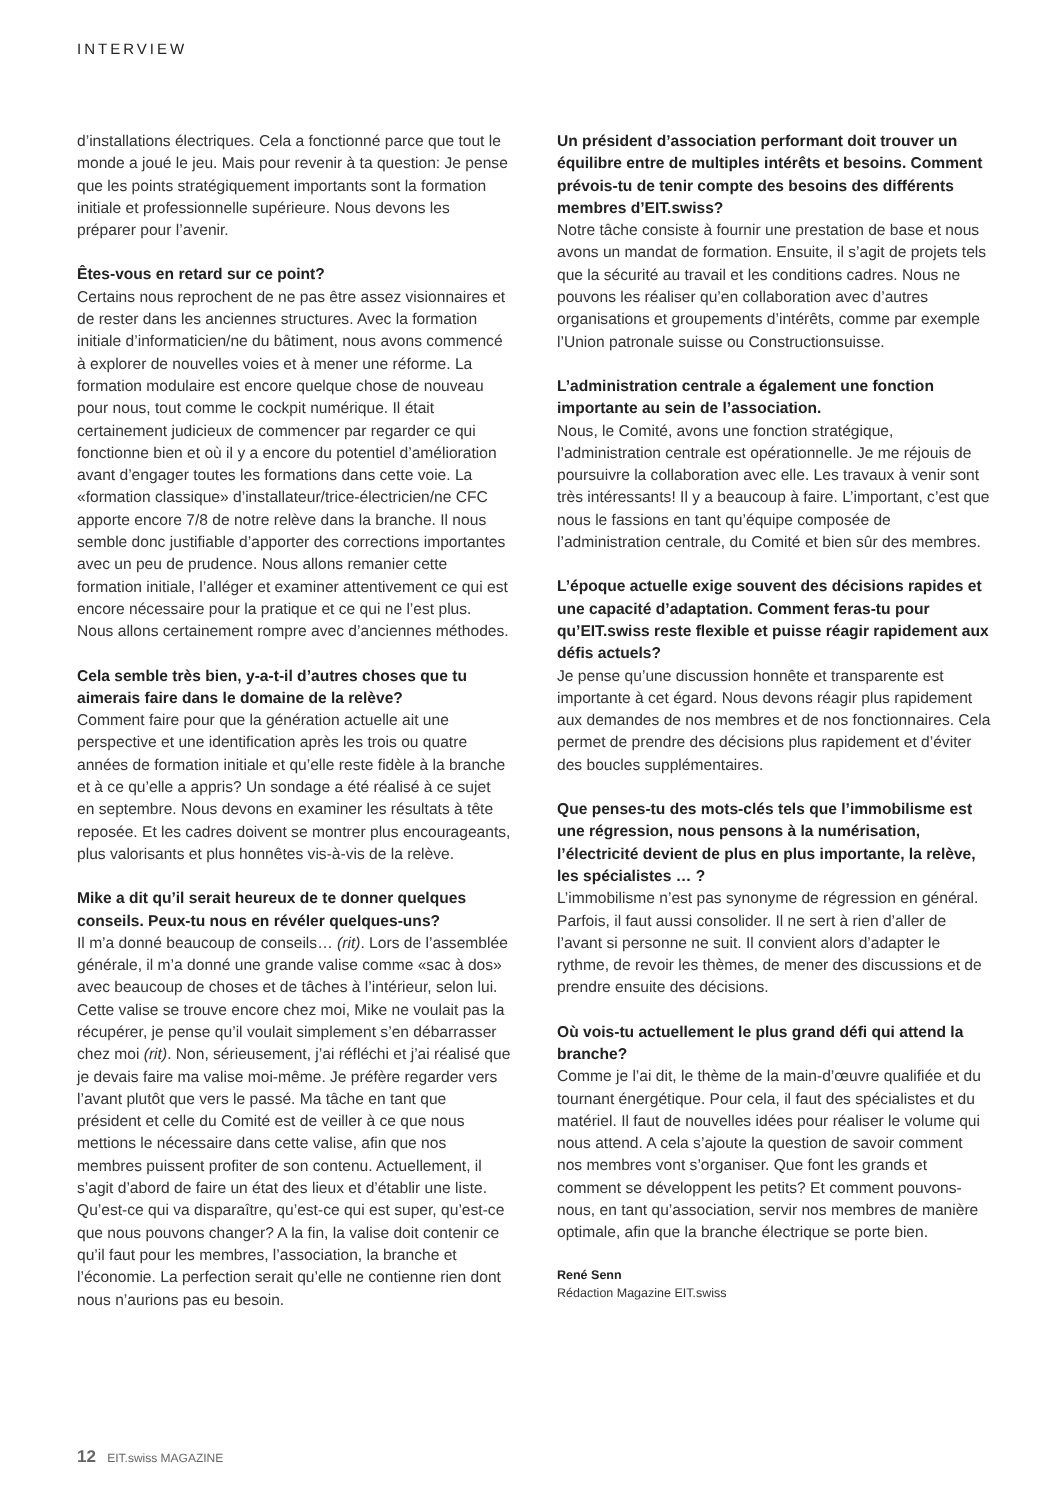INTERVIEW
d’installations électriques. Cela a fonctionné parce que tout le monde a joué le jeu. Mais pour revenir à ta question: Je pense que les points stratégiquement importants sont la formation initiale et professionnelle supérieure. Nous devons les préparer pour l’avenir.
Êtes-vous en retard sur ce point?
Certains nous reprochent de ne pas être assez visionnaires et de rester dans les anciennes structures. Avec la formation initiale d’informaticien/ne du bâtiment, nous avons commencé à explorer de nouvelles voies et à mener une réforme. La formation modulaire est encore quelque chose de nouveau pour nous, tout comme le cockpit numérique. Il était certainement judicieux de commencer par regarder ce qui fonctionne bien et où il y a encore du potentiel d’amélioration avant d’engager toutes les formations dans cette voie. La «formation classique» d’installateur/trice-électricien/ne CFC apporte encore 7/8 de notre relève dans la branche. Il nous semble donc justifiable d’apporter des corrections importantes avec un peu de prudence. Nous allons remanier cette formation initiale, l’alléger et examiner attentivement ce qui est encore nécessaire pour la pratique et ce qui ne l’est plus. Nous allons certainement rompre avec d’anciennes méthodes.
Cela semble très bien, y-a-t-il d’autres choses que tu aimerais faire dans le domaine de la relève?
Comment faire pour que la génération actuelle ait une perspective et une identification après les trois ou quatre années de formation initiale et qu’elle reste fidèle à la branche et à ce qu’elle a appris? Un sondage a été réalisé à ce sujet en septembre. Nous devons en examiner les résultats à tête reposée. Et les cadres doivent se montrer plus encourageants, plus valorisants et plus honnêtes vis-à-vis de la relève.
Mike a dit qu’il serait heureux de te donner quelques conseils. Peux-tu nous en révéler quelques-uns?
Il m’a donné beaucoup de conseils… (rit). Lors de l’assemblée générale, il m’a donné une grande valise comme «sac à dos» avec beaucoup de choses et de tâches à l’intérieur, selon lui. Cette valise se trouve encore chez moi, Mike ne voulait pas la récupérer, je pense qu’il voulait simplement s’en débarrasser chez moi (rit). Non, sérieusement, j’ai réfléchi et j’ai réalisé que je devais faire ma valise moi-même. Je préfère regarder vers l’avant plutôt que vers le passé. Ma tâche en tant que président et celle du Comité est de veiller à ce que nous mettions le nécessaire dans cette valise, afin que nos membres puissent profiter de son contenu. Actuellement, il s’agit d’abord de faire un état des lieux et d’établir une liste. Qu’est-ce qui va disparaître, qu’est-ce qui est super, qu’est-ce que nous pouvons changer? A la fin, la valise doit contenir ce qu’il faut pour les membres, l’association, la branche et l’économie. La perfection serait qu’elle ne contienne rien dont nous n’aurions pas eu besoin.
Un président d’association performant doit trouver un équilibre entre de multiples intérêts et besoins. Comment prévois-tu de tenir compte des besoins des différents membres d’EIT.swiss?
Notre tâche consiste à fournir une prestation de base et nous avons un mandat de formation. Ensuite, il s’agit de projets tels que la sécurité au travail et les conditions cadres. Nous ne pouvons les réaliser qu’en collaboration avec d’autres organisations et groupements d’intérêts, comme par exemple l’Union patronale suisse ou Constructionsuisse.
L’administration centrale a également une fonction importante au sein de l’association.
Nous, le Comité, avons une fonction stratégique, l’administration centrale est opérationnelle. Je me réjouis de poursuivre la collaboration avec elle. Les travaux à venir sont très intéressants! Il y a beaucoup à faire. L’important, c’est que nous le fassions en tant qu’équipe composée de l’administration centrale, du Comité et bien sûr des membres.
L’époque actuelle exige souvent des décisions rapides et une capacité d’adaptation. Comment feras-tu pour qu’EIT.swiss reste flexible et puisse réagir rapidement aux défis actuels?
Je pense qu’une discussion honnête et transparente est importante à cet égard. Nous devons réagir plus rapidement aux demandes de nos membres et de nos fonctionnaires. Cela permet de prendre des décisions plus rapidement et d’éviter des boucles supplémentaires.
Que penses-tu des mots-clés tels que l’immobilisme est une régression, nous pensons à la numérisation, l’électricité devient de plus en plus importante, la relève, les spécialistes … ?
L’immobilisme n’est pas synonyme de régression en général. Parfois, il faut aussi consolider. Il ne sert à rien d’aller de l’avant si personne ne suit. Il convient alors d’adapter le rythme, de revoir les thèmes, de mener des discussions et de prendre ensuite des décisions.
Où vois-tu actuellement le plus grand défi qui attend la branche?
Comme je l’ai dit, le thème de la main-d’œuvre qualifiée et du tournant énergétique. Pour cela, il faut des spécialistes et du matériel. Il faut de nouvelles idées pour réaliser le volume qui nous attend. A cela s’ajoute la question de savoir comment nos membres vont s’organiser. Que font les grands et comment se développent les petits? Et comment pouvons-nous, en tant qu’association, servir nos membres de manière optimale, afin que la branche électrique se porte bien.
René Senn
Rédaction Magazine EIT.swiss
12 EIT.swiss MAGAZINE